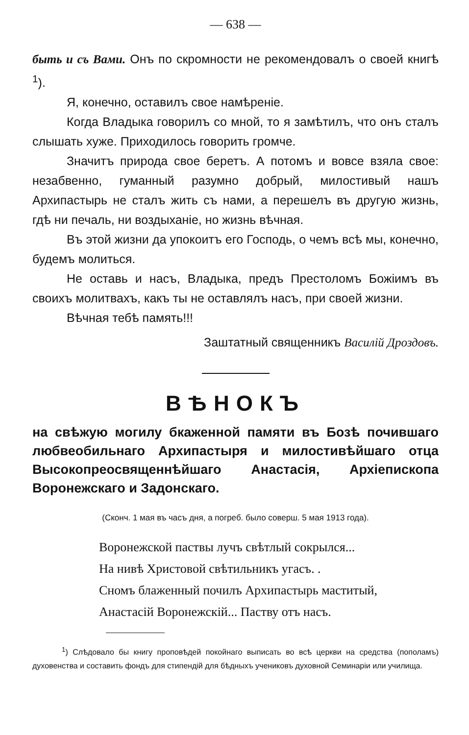— 638 —
быть и съ Вами. Онъ по скромности не рекомендовалъ о своей книгѣ <sup>1</sup>).
Я, конечно, оставилъ свое намѣреніе.
Когда Владыка говорилъ со мной, то я замѣтилъ, что онъ сталъ слышать хуже. Приходилось говорить громче.
Значитъ природа свое беретъ. А потомъ и вовсе взяла свое: незабвенно, гуманный разумно добрый, милостивый нашъ Архипастырь не сталъ жить съ нами, а перешелъ въ другую жизнь, гдѣ ни печаль, ни воздыханіе, но жизнь вѣчная.
Въ этой жизни да упокоитъ его Господь, о чемъ всѣ мы, конечно, будемъ молиться.
Не оставь и насъ, Владыка, предъ Престоломъ Божіимъ въ своихъ молитвахъ, какъ ты не оставлялъ насъ, при своей жизни.
Вѣчная тебѣ память!!!
Заштатный священникъ Василій Дроздовъ.
ВѢНОКЪ
на свѣжую могилу бкаженной памяти въ Бозѣ почившаго любвеобильнаго Архипастыря и милостивѣйшаго отца Высокопреосвященнѣйшаго Анастасія, Архіепископа Воронежскаго и Задонскаго.
(Сконч. 1 мая въ часъ дня, а погреб. было соверш. 5 мая 1913 года).
Воронежской паствы лучъ свѣтлый сокрылся...
На нивѣ Христовой свѣтильникъ угасъ. .
Сномъ блаженный почилъ Архипастырь маститый,
Анастасій Воронежскій... Паству отъ насъ.
<sup>1</sup>) Слѣдовало бы книгу проповѣдей покойнаго выписать во всѣ церкви на средства (пополамъ) духовенства и составить фондъ для стипендій для бѣдныхъ учениковъ духовной Семинаріи или училища.